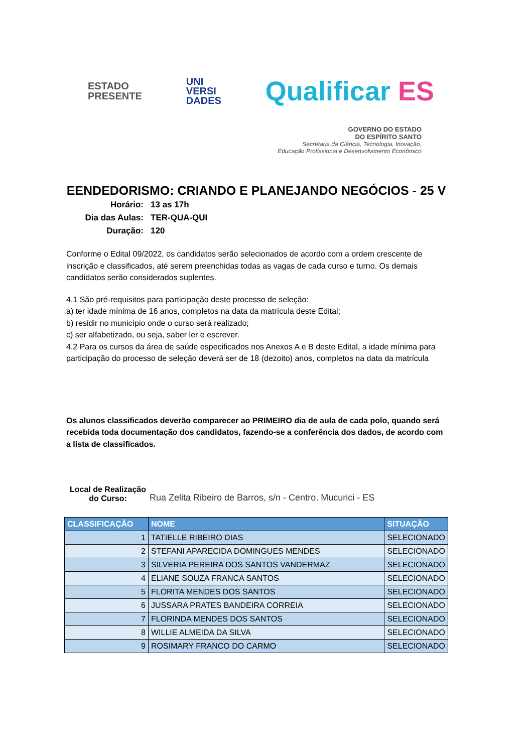ESTADO
PRESENTE
UNI
VERSI
DADES
Qualificar ES
GOVERNO DO ESTADO
DO ESPÍRITO SANTO
Secretaria da Ciência, Tecnologia, Inovação,
Educação Profissional e Desenvolvimento Econômico
EENDEDORISMO: CRIANDO E PLANEJANDO NEGÓCIOS - 25 V
| Horário: | 13 as 17h |
| Dia das Aulas: | TER-QUA-QUI |
| Duração: | 120 |
Conforme o Edital 09/2022, os candidatos serão selecionados de acordo com a ordem crescente de inscrição e classificados, até serem preenchidas todas as vagas de cada curso e turno. Os demais candidatos serão considerados suplentes.
4.1 São pré-requisitos para participação deste processo de seleção:
a) ter idade mínima de 16 anos, completos na data da matrícula deste Edital;
b) residir no município onde o curso será realizado;
c) ser alfabetizado, ou seja, saber ler e escrever.
4.2 Para os cursos da área de saúde especificados nos Anexos A e B deste Edital, a idade mínima para participação do processo de seleção deverá ser de 18 (dezoito) anos, completos na data da matrícula
Os alunos classificados deverão comparecer ao PRIMEIRO dia de aula de cada polo, quando será recebida toda documentação dos candidatos, fazendo-se a conferência dos dados, de acordo com a lista de classificados.
Local de Realização do Curso:
Rua Zelita Ribeiro de Barros, s/n - Centro, Mucurici - ES
| CLASSIFICAÇÃO | NOME | SITUAÇÃO |
| --- | --- | --- |
| 1 | TATIELLE RIBEIRO DIAS | SELECIONADO |
| 2 | STEFANI APARECIDA DOMINGUES MENDES | SELECIONADO |
| 3 | SILVERIA PEREIRA DOS SANTOS VANDERMAZ | SELECIONADO |
| 4 | ELIANE SOUZA FRANCA SANTOS | SELECIONADO |
| 5 | FLORITA MENDES DOS SANTOS | SELECIONADO |
| 6 | JUSSARA PRATES BANDEIRA CORREIA | SELECIONADO |
| 7 | FLORINDA MENDES DOS SANTOS | SELECIONADO |
| 8 | WILLIE ALMEIDA DA SILVA | SELECIONADO |
| 9 | ROSIMARY FRANCO DO CARMO | SELECIONADO |